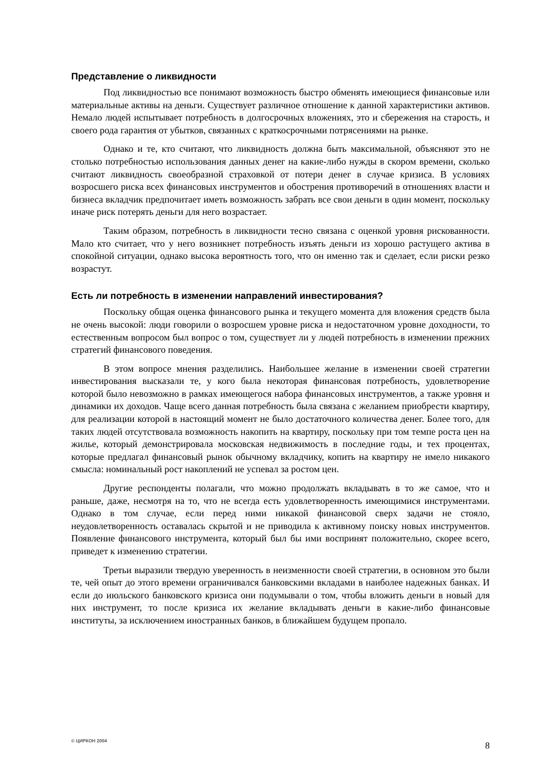Представление о ликвидности
Под ликвидностью все понимают возможность быстро обменять имеющиеся финансовые или материальные активы на деньги. Существует различное отношение к данной характеристики активов. Немало людей испытывает потребность в долгосрочных вложениях, это и сбережения на старость, и своего рода гарантия от убытков, связанных с краткосрочными потрясениями на рынке.
Однако и те, кто считают, что ликвидность должна быть максимальной, объясняют это не столько потребностью использования данных денег на какие-либо нужды в скором времени, сколько считают ликвидность своеобразной страховкой от потери денег в случае кризиса. В условиях возросшего риска всех финансовых инструментов и обострения противоречий в отношениях власти и бизнеса вкладчик предпочитает иметь возможность забрать все свои деньги в один момент, поскольку иначе риск потерять деньги для него возрастает.
Таким образом, потребность в ликвидности тесно связана с оценкой уровня рискованности. Мало кто считает, что у него возникнет потребность изъять деньги из хорошо растущего актива в спокойной ситуации, однако высока вероятность того, что он именно так и сделает, если риски резко возрастут.
Есть ли потребность в изменении направлений инвестирования?
Поскольку общая оценка финансового рынка и текущего момента для вложения средств была не очень высокой: люди говорили о возросшем уровне риска и недостаточном уровне доходности, то естественным вопросом был вопрос о том, существует ли у людей потребность в изменении прежних стратегий финансового поведения.
В этом вопросе мнения разделились. Наибольшее желание в изменении своей стратегии инвестирования высказали те, у кого была некоторая финансовая потребность, удовлетворение которой было невозможно в рамках имеющегося набора финансовых инструментов, а также уровня и динамики их доходов. Чаще всего данная потребность была связана с желанием приобрести квартиру, для реализации которой в настоящий момент не было достаточного количества денег. Более того, для таких людей отсутствовала возможность накопить на квартиру, поскольку при том темпе роста цен на жилье, который демонстрировала московская недвижимость в последние годы, и тех процентах, которые предлагал финансовый рынок обычному вкладчику, копить на квартиру не имело никакого смысла: номинальный рост накоплений не успевал за ростом цен.
Другие респонденты полагали, что можно продолжать вкладывать в то же самое, что и раньше, даже, несмотря на то, что не всегда есть удовлетворенность имеющимися инструментами. Однако в том случае, если перед ними никакой финансовой сверх задачи не стояло, неудовлетворенность оставалась скрытой и не приводила к активному поиску новых инструментов. Появление финансового инструмента, который был бы ими воспринят положительно, скорее всего, приведет к изменению стратегии.
Третьи выразили твердую уверенность в неизменности своей стратегии, в основном это были те, чей опыт до этого времени ограничивался банковскими вкладами в наиболее надежных банках. И если до июльского банковского кризиса они подумывали о том, чтобы вложить деньги в новый для них инструмент, то после кризиса их желание вкладывать деньги в какие-либо финансовые институты, за исключением иностранных банков, в ближайшем будущем пропало.
© ЦИРКОН 2004 8